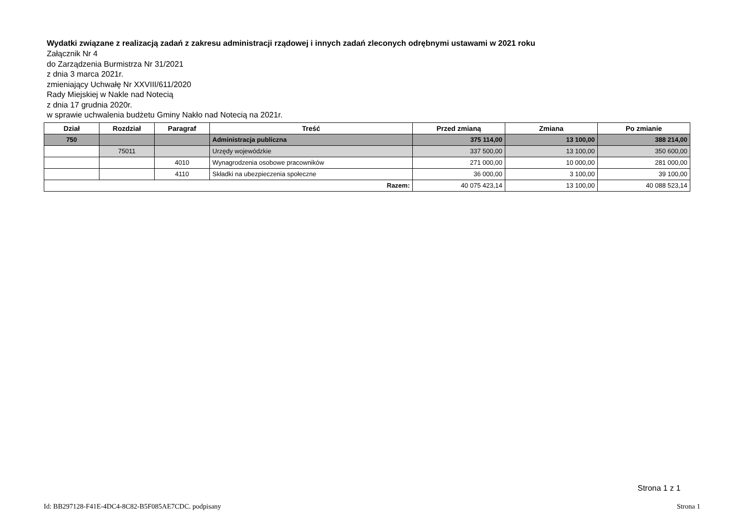Wydatki związane z realizacją zadań z zakresu administracji rządowej i innych zadań zleconych odrębnymi ustawami w 2021 roku
Załącznik Nr 4
do Zarządzenia Burmistrza Nr 31/2021
z dnia 3 marca 2021r.
zmieniający Uchwałę Nr XXVIII/611/2020
Rady Miejskiej w Nakle nad Notecią
z dnia 17 grudnia 2020r.
w sprawie uchwalenia budżetu Gminy Nakło nad Notecią na 2021r.
| Dział | Rozdział | Paragraf | Treść | Przed zmianą | Zmiana | Po zmianie |
| --- | --- | --- | --- | --- | --- | --- |
| 750 | | | Administracja publiczna | 375 114,00 | 13 100,00 | 388 214,00 |
| | 75011 | | Urzędy wojewódzkie | 337 500,00 | 13 100,00 | 350 600,00 |
| | | 4010 | Wynagrodzenia osobowe pracowników | 271 000,00 | 10 000,00 | 281 000,00 |
| | | 4110 | Składki na ubezpieczenia społeczne | 36 000,00 | 3 100,00 | 39 100,00 |
| Razem: | | | | 40 075 423,14 | 13 100,00 | 40 088 523,14 |
Strona 1 z 1
Id: BB297128-F41E-4DC4-8C82-B5F085AE7CDC. podpisany Strona 1